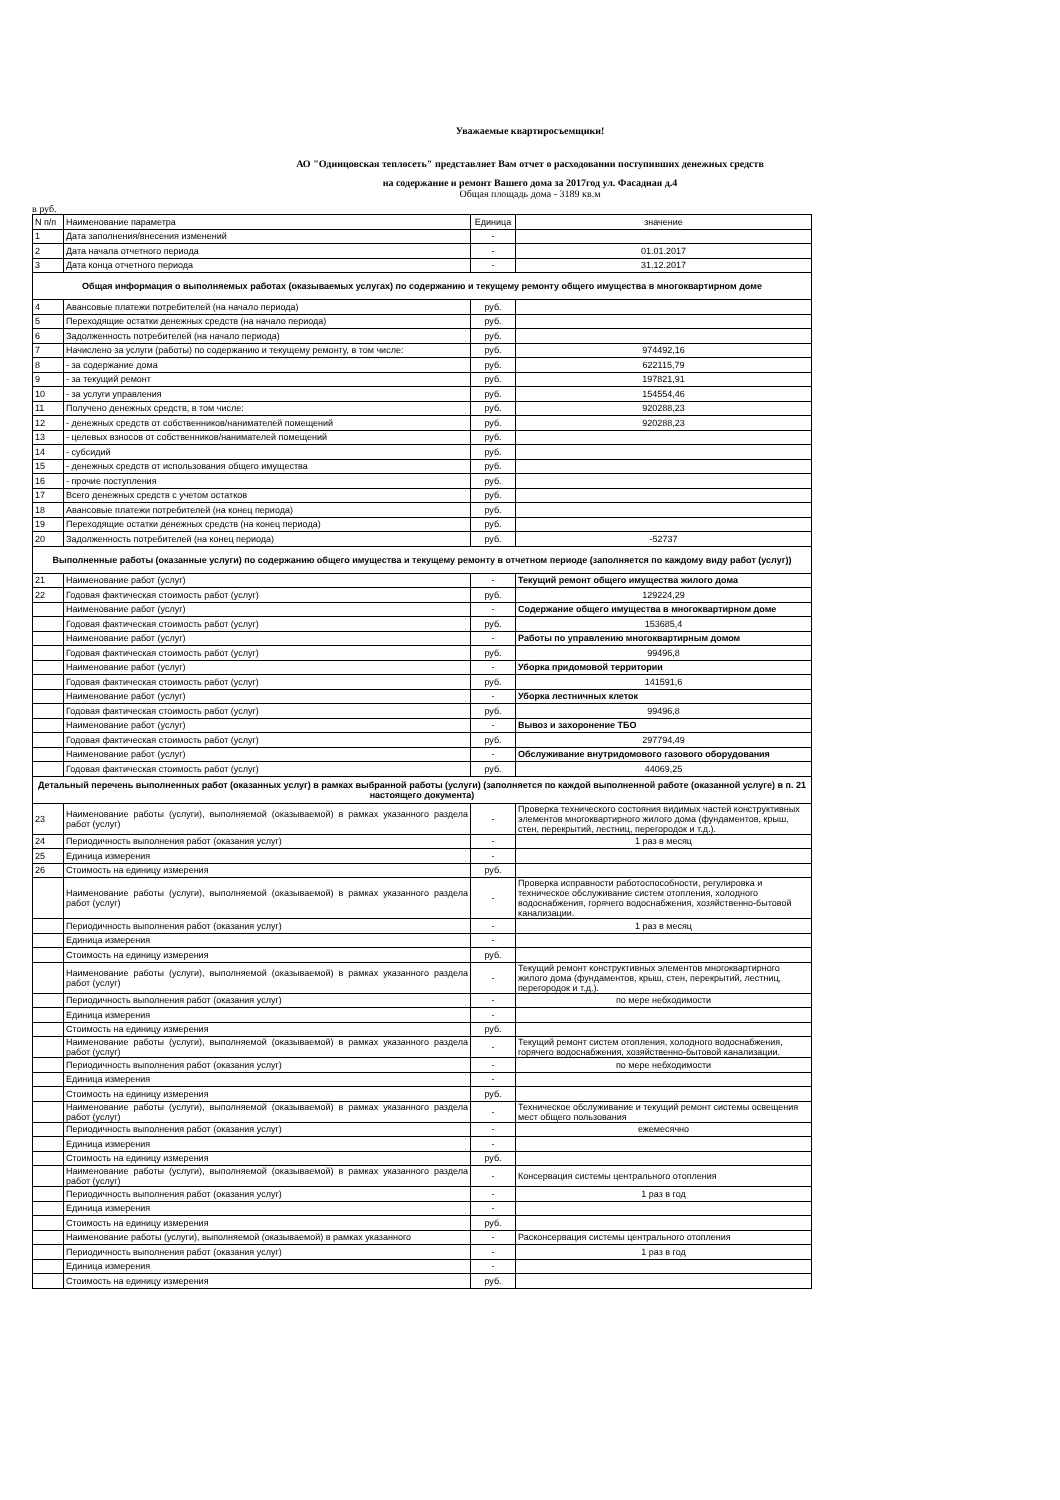Уважаемые квартиросъемщики!
АО "Одинцовская теплосеть" представляет Вам отчет о расходовании поступивших денежных средств
на содержание и ремонт Вашего дома за 2017год ул. Фасадная д.4
Общая площадь дома - 3189 кв.м
в руб.
| N п/п | Наименование параметра | Единица | значение |
| 1 | Дата заполнения/внесения изменений | - | |
| 2 | Дата начала отчетного периода | - | 01.01.2017 |
| 3 | Дата конца отчетного периода | - | 31.12.2017 |
| Общая информация о выполняемых работах (оказываемых услугах) по содержанию и текущему ремонту общего имущества в многоквартирном доме | | | |
| 4 | Авансовые платежи потребителей (на начало периода) | руб. | |
| 5 | Переходящие остатки денежных средств (на начало периода) | руб. | |
| 6 | Задолженность потребителей (на начало периода) | руб. | |
| 7 | Начислено за услуги (работы) по содержанию и текущему ремонту, в том числе: | руб. | 974492,16 |
| 8 | - за содержание дома | руб. | 622115,79 |
| 9 | - за текущий ремонт | руб. | 197821,91 |
| 10 | - за услуги управления | руб. | 154554,46 |
| 11 | Получено денежных средств, в том числе: | руб. | 920288,23 |
| 12 | - денежных средств от собственников/нанимателей помещений | руб. | 920288,23 |
| 13 | - целевых взносов от собственников/нанимателей помещений | руб. | |
| 14 | - субсидий | руб. | |
| 15 | - денежных средств от использования общего имущества | руб. | |
| 16 | - прочие поступления | руб. | |
| 17 | Всего денежных средств с учетом остатков | руб. | |
| 18 | Авансовые платежи потребителей (на конец периода) | руб. | |
| 19 | Переходящие остатки денежных средств (на конец периода) | руб. | |
| 20 | Задолженность потребителей (на конец периода) | руб. | -52737 |
| Выполненные работы (оказанные услуги) по содержанию общего имущества и текущему ремонту в отчетном периоде (заполняется по каждому виду работ (услуг)) | | | |
| 21 | Наименование работ (услуг) | - | Текущий ремонт общего имущества жилого дома |
| 22 | Годовая фактическая стоимость работ (услуг) | руб. | 129224,29 |
| | Наименование работ (услуг) | - | Содержание общего имущества в многоквартирном доме |
| | Годовая фактическая стоимость работ (услуг) | руб. | 153685,4 |
| | Наименование работ (услуг) | - | Работы по управлению многоквартирным домом |
| | Годовая фактическая стоимость работ (услуг) | руб. | 99496,8 |
| | Наименование работ (услуг) | - | Уборка придомовой территории |
| | Годовая фактическая стоимость работ (услуг) | руб. | 141591,6 |
| | Наименование работ (услуг) | - | Уборка лестничных клеток |
| | Годовая фактическая стоимость работ (услуг) | руб. | 99496,8 |
| | Наименование работ (услуг) | - | Вывоз и захоронение ТБО |
| | Годовая фактическая стоимость работ (услуг) | руб. | 297794,49 |
| | Наименование работ (услуг) | - | Обслуживание внутридомового газового оборудования |
| | Годовая фактическая стоимость работ (услуг) | руб. | 44069,25 |
| Детальный перечень выполненных работ (оказанных услуг) в рамках выбранной работы (услуги) (заполняется по каждой выполненной работе (оказанной услуге) в п. 21 настоящего документа) | | | |
| 23 | Наименование работы (услуги), выполняемой (оказываемой) в рамках указанного раздела работ (услуг) | - | Проверка технического состояния видимых частей конструктивных элементов многоквартирного жилого дома (фундаментов, крыш, стен, перекрытий, лестниц, перегородок и т.д.). |
| 24 | Периодичность выполнения работ (оказания услуг) | - | 1 раз в месяц |
| 25 | Единица измерения | - | |
| 26 | Стоимость на единицу измерения | руб. | |
| | Наименование работы (услуги), выполняемой (оказываемой) в рамках указанного раздела работ (услуг) | - | Проверка исправности работоспособности, регулировка и техническое обслуживание систем отопления, холодного водоснабжения, горячего водоснабжения, хозяйственно-бытовой канализации. |
| | Периодичность выполнения работ (оказания услуг) | - | 1 раз в месяц |
| | Единица измерения | - | |
| | Стоимость на единицу измерения | руб. | |
| | Наименование работы (услуги), выполняемой (оказываемой) в рамках указанного раздела работ (услуг) | - | Текущий ремонт конструктивных элементов многоквартирного жилого дома (фундаментов, крыш, стен, перекрытий, лестниц, перегородок и т.д.). |
| | Периодичность выполнения работ (оказания услуг) | - | по мере небходимости |
| | Единица измерения | - | |
| | Стоимость на единицу измерения | руб. | |
| | Наименование работы (услуги), выполняемой (оказываемой) в рамках указанного раздела работ (услуг) | - | Текущий ремонт систем отопления, холодного водоснабжения, горячего водоснабжения, хозяйственно-бытовой канализации. |
| | Периодичность выполнения работ (оказания услуг) | - | по мере небходимости |
| | Единица измерения | - | |
| | Стоимость на единицу измерения | руб. | |
| | Наименование работы (услуги), выполняемой (оказываемой) в рамках указанного раздела работ (услуг) | - | Техническое обслуживание и текущий ремонт системы освещения мест общего пользования |
| | Периодичность выполнения работ (оказания услуг) | - | ежемесячно |
| | Единица измерения | - | |
| | Стоимость на единицу измерения | руб. | |
| | Наименование работы (услуги), выполняемой (оказываемой) в рамках указанного раздела работ (услуг) | - | Консервация системы центрального отопления |
| | Периодичность выполнения работ (оказания услуг) | - | 1 раз в год |
| | Единица измерения | - | |
| | Стоимость на единицу измерения | руб. | |
| | Наименование работы (услуги), выполняемой (оказываемой) в рамках указанного | - | Расконсервация системы центрального отопления |
| | Периодичность выполнения работ (оказания услуг) | - | 1 раз в год |
| | Единица измерения | - | |
| | Стоимость на единицу измерения | руб. | |